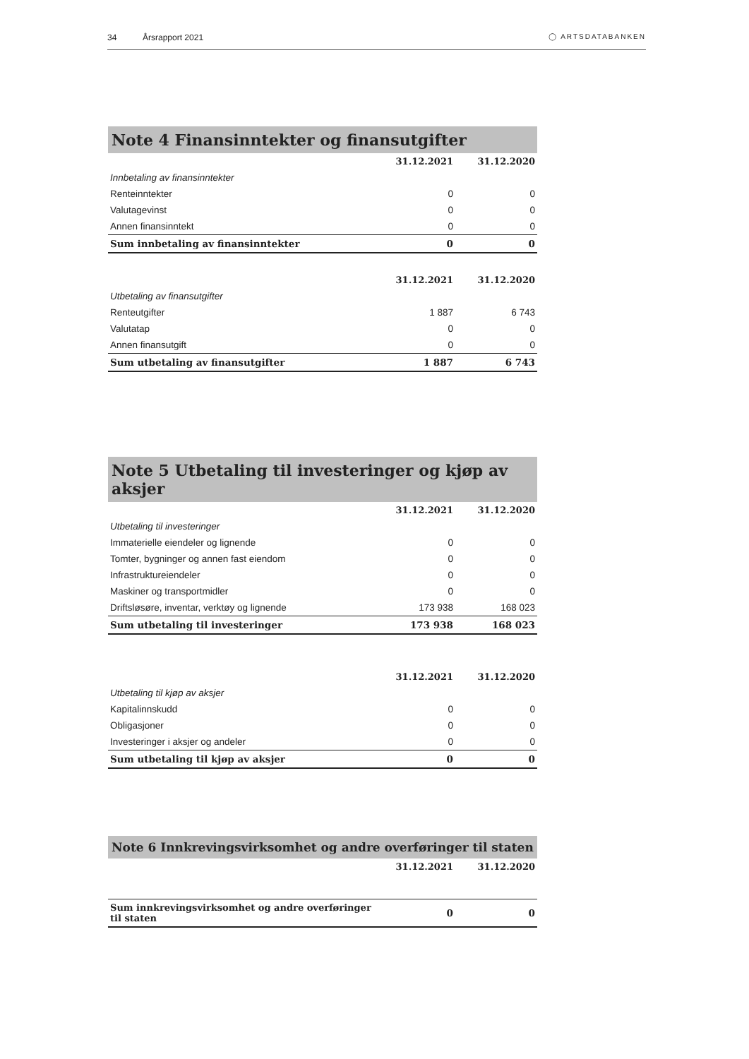34 Årsrapport 2021 ◯ ARTSDATABANKEN
| Note 4 Finansinntekter og finansutgifter | | |
| --- | --- | --- |
| | 31.12.2021 | 31.12.2020 |
| Innbetaling av finansinntekter | | |
| Renteinntekter | 0 | 0 |
| Valutagevinst | 0 | 0 |
| Annen finansinntekt | 0 | 0 |
| Sum innbetaling av finansinntekter | 0 | 0 |
| | 31.12.2021 | 31.12.2020 |
| Utbetaling av finansutgifter | | |
| Renteutgifter | 1 887 | 6 743 |
| Valutatap | 0 | 0 |
| Annen finansutgift | 0 | 0 |
| Sum utbetaling av finansutgifter | 1 887 | 6 743 |
| Note 5 Utbetaling til investeringer og kjøp av aksjer | | |
| --- | --- | --- |
| | 31.12.2021 | 31.12.2020 |
| Utbetaling til investeringer | | |
| Immaterielle eiendeler og lignende | 0 | 0 |
| Tomter, bygninger og annen fast eiendom | 0 | 0 |
| Infrastruktureiendeler | 0 | 0 |
| Maskiner og transportmidler | 0 | 0 |
| Driftsløsøre, inventar, verktøy og lignende | 173 938 | 168 023 |
| Sum utbetaling til investeringer | 173 938 | 168 023 |
| | 31.12.2021 | 31.12.2020 |
| Utbetaling til kjøp av aksjer | | |
| Kapitalinnskudd | 0 | 0 |
| Obligasjoner | 0 | 0 |
| Investeringer i aksjer og andeler | 0 | 0 |
| Sum utbetaling til kjøp av aksjer | 0 | 0 |
| Note 6 Innkrevingsvirksomhet og andre overføringer til staten | | |
| --- | --- | --- |
| | 31.12.2021 | 31.12.2020 |
| Sum innkrevingsvirksomhet og andre overføringer til staten | 0 | 0 |